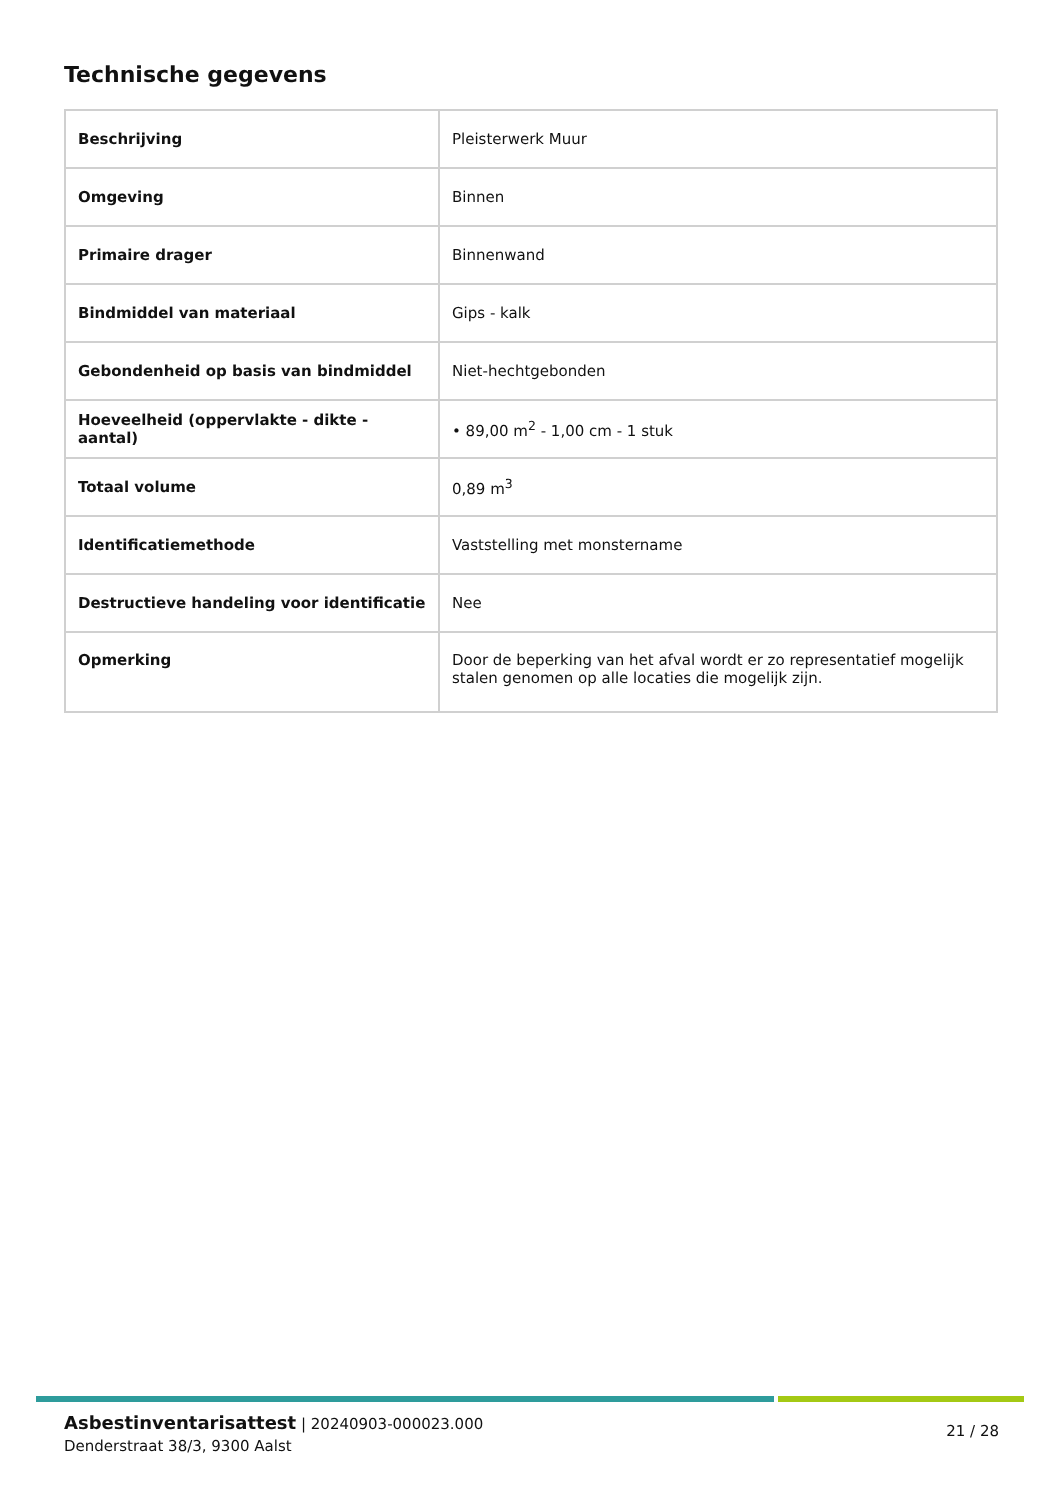Technische gegevens
| Beschrijving | Pleisterwerk Muur |
| Omgeving | Binnen |
| Primaire drager | Binnenwand |
| Bindmiddel van materiaal | Gips - kalk |
| Gebondenheid op basis van bindmiddel | Niet-hechtgebonden |
| Hoeveelheid (oppervlakte - dikte - aantal) | • 89,00 m<sup>2</sup> - 1,00 cm - 1 stuk |
| Totaal volume | 0,89 m<sup>3</sup> |
| Identificatiemethode | Vaststelling met monstername |
| Destructieve handeling voor identificatie | Nee |
| Opmerking | Door de beperking van het afval wordt er zo representatief mogelijk stalen genomen op alle locaties die mogelijk zijn. |
Asbestinventarisattest | 20240903-000023.000
Denderstraat 38/3, 9300 Aalst
21 / 28